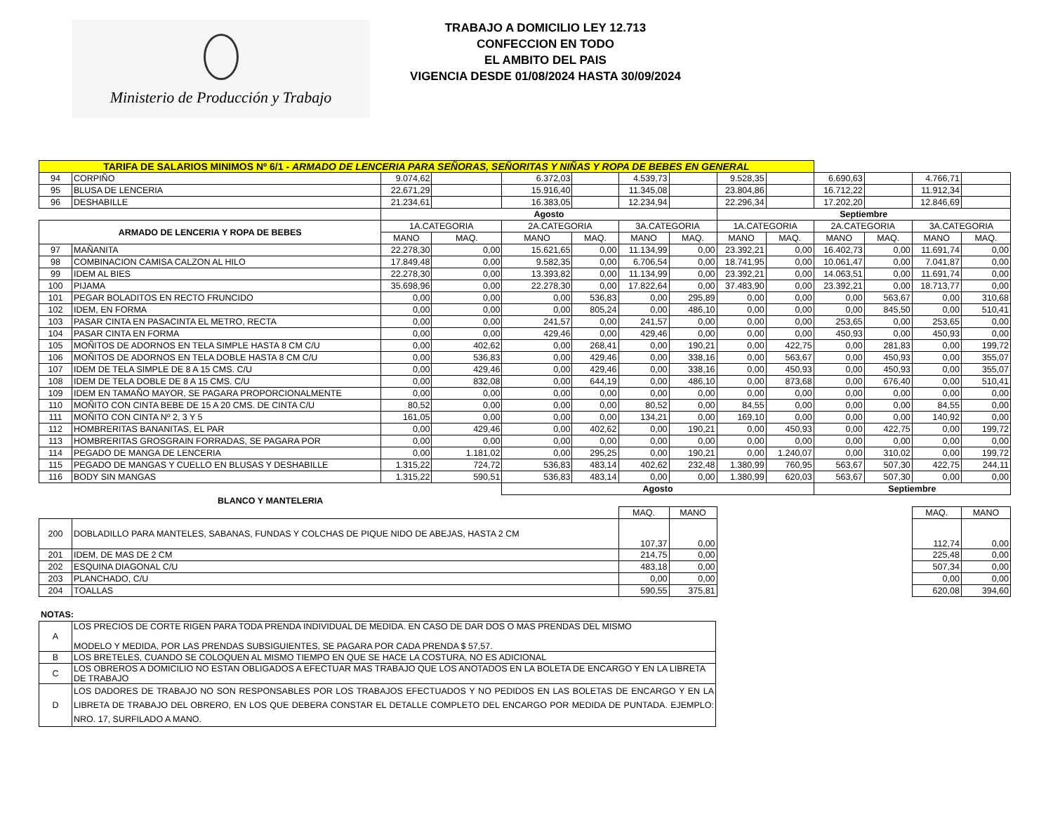Ministerio de Producción y Trabajo
TRABAJO A DOMICILIO LEY 12.713
CONFECCION EN TODO
EL AMBITO DEL PAIS
VIGENCIA DESDE 01/08/2024 HASTA 30/09/2024
| TARIFA DE SALARIOS MINIMOS Nº 6/1 - ARMADO DE LENCERIA PARA SEÑORAS, SEÑORITAS Y NIÑAS Y ROPA DE BEBES EN GENERAL | | | | | | | | | | | | | |
| 94 | CORPIÑO | 9.074,62 | | 6.372,03 | | 4.539,73 | | 9.528,35 | | 6.690,63 | | 4.766,71 | |
| 95 | BLUSA DE LENCERIA | 22.671,29 | | 15.916,40 | | 11.345,08 | | 23.804,86 | | 16.712,22 | | 11.912,34 | |
| 96 | DESHABILLE | 21.234,61 | | 16.383,05 | | 12.234,94 | | 22.296,34 | | 17.202,20 | | 12.846,69 | |
| | | Agosto | | | | | | Septiembre | | | | | |
| ARMADO DE LENCERIA Y ROPA DE BEBES | | 1A.CATEGORIA | | 2A.CATEGORIA | | 3A.CATEGORIA | | 1A.CATEGORIA | | 2A.CATEGORIA | | 3A.CATEGORIA | |
| | | MANO | MAQ. | MANO | MAQ. | MANO | MAQ. | MANO | MAQ. | MANO | MAQ. | MANO | MAQ. |
| 97 | MAÑANITA | 22.278,30 | 0,00 | 15.621,65 | 0,00 | 11.134,99 | 0,00 | 23.392,21 | 0,00 | 16.402,73 | 0,00 | 11.691,74 | 0,00 |
| 98 | COMBINACION CAMISA CALZON AL HILO | 17.849,48 | 0,00 | 9.582,35 | 0,00 | 6.706,54 | 0,00 | 18.741,95 | 0,00 | 10.061,47 | 0,00 | 7.041,87 | 0,00 |
| 99 | IDEM AL BIES | 22.278,30 | 0,00 | 13.393,82 | 0,00 | 11.134,99 | 0,00 | 23.392,21 | 0,00 | 14.063,51 | 0,00 | 11.691,74 | 0,00 |
| 100 | PIJAMA | 35.698,96 | 0,00 | 22.278,30 | 0,00 | 17.822,64 | 0,00 | 37.483,90 | 0,00 | 23.392,21 | 0,00 | 18.713,77 | 0,00 |
| 101 | PEGAR BOLADITOS EN RECTO FRUNCIDO | 0,00 | 0,00 | 0,00 | 536,83 | 0,00 | 295,89 | 0,00 | 0,00 | 0,00 | 563,67 | 0,00 | 310,68 |
| 102 | IDEM, EN FORMA | 0,00 | 0,00 | 0,00 | 805,24 | 0,00 | 486,10 | 0,00 | 0,00 | 0,00 | 845,50 | 0,00 | 510,41 |
| 103 | PASAR CINTA EN PASACINTA EL METRO, RECTA | 0,00 | 0,00 | 241,57 | 0,00 | 241,57 | 0,00 | 0,00 | 0,00 | 253,65 | 0,00 | 253,65 | 0,00 |
| 104 | PASAR CINTA EN FORMA | 0,00 | 0,00 | 429,46 | 0,00 | 429,46 | 0,00 | 0,00 | 0,00 | 450,93 | 0,00 | 450,93 | 0,00 |
| 105 | MOÑITOS DE ADORNOS EN TELA SIMPLE HASTA 8 CM C/U | 0,00 | 402,62 | 0,00 | 268,41 | 0,00 | 190,21 | 0,00 | 422,75 | 0,00 | 281,83 | 0,00 | 199,72 |
| 106 | MOÑITOS DE ADORNOS EN TELA DOBLE HASTA 8 CM C/U | 0,00 | 536,83 | 0,00 | 429,46 | 0,00 | 338,16 | 0,00 | 563,67 | 0,00 | 450,93 | 0,00 | 355,07 |
| 107 | IDEM DE TELA SIMPLE DE 8 A 15 CMS. C/U | 0,00 | 429,46 | 0,00 | 429,46 | 0,00 | 338,16 | 0,00 | 450,93 | 0,00 | 450,93 | 0,00 | 355,07 |
| 108 | IDEM DE TELA DOBLE DE 8 A 15 CMS. C/U | 0,00 | 832,08 | 0,00 | 644,19 | 0,00 | 486,10 | 0,00 | 873,68 | 0,00 | 676,40 | 0,00 | 510,41 |
| 109 | IDEM EN TAMAÑO MAYOR, SE PAGARA PROPORCIONALMENTE | 0,00 | 0,00 | 0,00 | 0,00 | 0,00 | 0,00 | 0,00 | 0,00 | 0,00 | 0,00 | 0,00 | 0,00 |
| 110 | MOÑITO CON CINTA BEBE DE 15 A 20 CMS. DE CINTA C/U | 80,52 | 0,00 | 0,00 | 0,00 | 80,52 | 0,00 | 84,55 | 0,00 | 0,00 | 0,00 | 84,55 | 0,00 |
| 111 | MOÑITO CON CINTA Nº 2, 3 Y 5 | 161,05 | 0,00 | 0,00 | 0,00 | 134,21 | 0,00 | 169,10 | 0,00 | 0,00 | 0,00 | 140,92 | 0,00 |
| 112 | HOMBRERITAS BANANITAS, EL PAR | 0,00 | 429,46 | 0,00 | 402,62 | 0,00 | 190,21 | 0,00 | 450,93 | 0,00 | 422,75 | 0,00 | 199,72 |
| 113 | HOMBRERITAS GROSGRAIN FORRADAS, SE PAGARA POR | 0,00 | 0,00 | 0,00 | 0,00 | 0,00 | 0,00 | 0,00 | 0,00 | 0,00 | 0,00 | 0,00 | 0,00 |
| 114 | PEGADO DE MANGA DE LENCERIA | 0,00 | 1.181,02 | 0,00 | 295,25 | 0,00 | 190,21 | 0,00 | 1.240,07 | 0,00 | 310,02 | 0,00 | 199,72 |
| 115 | PEGADO DE MANGAS Y CUELLO EN BLUSAS Y DESHABILLE | 1.315,22 | 724,72 | 536,83 | 483,14 | 402,62 | 232,48 | 1.380,99 | 760,95 | 563,67 | 507,30 | 422,75 | 244,11 |
| 116 | BODY SIN MANGAS | 1.315,22 | 590,51 | 536,83 | 483,14 | 0,00 | 0,00 | 1.380,99 | 620,03 | 563,67 | 507,30 | 0,00 | 0,00 |
| | | | | Agosto | | | | | | Septiembre | | | |
| BLANCO Y MANTELERIA | | | | | | | | | | | | | |
| | | | | | | MAQ. | MANO | | | | | MAQ. | MANO |
| 200 | DOBLADILLO PARA MANTELES, SABANAS, FUNDAS Y COLCHAS DE PIQUE NIDO DE ABEJAS, HASTA 2 CM | | | | | 107,37 | 0,00 | | | | | 112,74 | 0,00 |
| 201 | IDEM, DE MAS DE 2 CM | | | | | 214,75 | 0,00 | | | | | 225,48 | 0,00 |
| 202 | ESQUINA DIAGONAL C/U | | | | | 483,18 | 0,00 | | | | | 507,34 | 0,00 |
| 203 | PLANCHADO, C/U | | | | | 0,00 | 0,00 | | | | | 0,00 | 0,00 |
| 204 | TOALLAS | | | | | 590,55 | 375,81 | | | | | 620,08 | 394,60 |
NOTAS:
| A | LOS PRECIOS DE CORTE RIGEN PARA TODA PRENDA INDIVIDUAL DE MEDIDA. EN CASO DE DAR DOS O MAS PRENDAS DEL MISMO MODELO Y MEDIDA, POR LAS PRENDAS SUBSIGUIENTES, SE PAGARA POR CADA PRENDA $ 57,57. |
| B | LOS BRETELES, CUANDO SE COLOQUEN AL MISMO TIEMPO EN QUE SE HACE LA COSTURA, NO ES ADICIONAL |
| C | LOS OBREROS A DOMICILIO NO ESTAN OBLIGADOS A EFECTUAR MAS TRABAJO QUE LOS ANOTADOS EN LA BOLETA DE ENCARGO Y EN LA LIBRETA DE TRABAJO |
| D | LOS DADORES DE TRABAJO NO SON RESPONSABLES POR LOS TRABAJOS EFECTUADOS Y NO PEDIDOS EN LAS BOLETAS DE ENCARGO Y EN LA LIBRETA DE TRABAJO DEL OBRERO, EN LOS QUE DEBERA CONSTAR EL DETALLE COMPLETO DEL ENCARGO POR MEDIDA DE PUNTADA. EJEMPLO: NRO. 17, SURFILADO A MANO. |